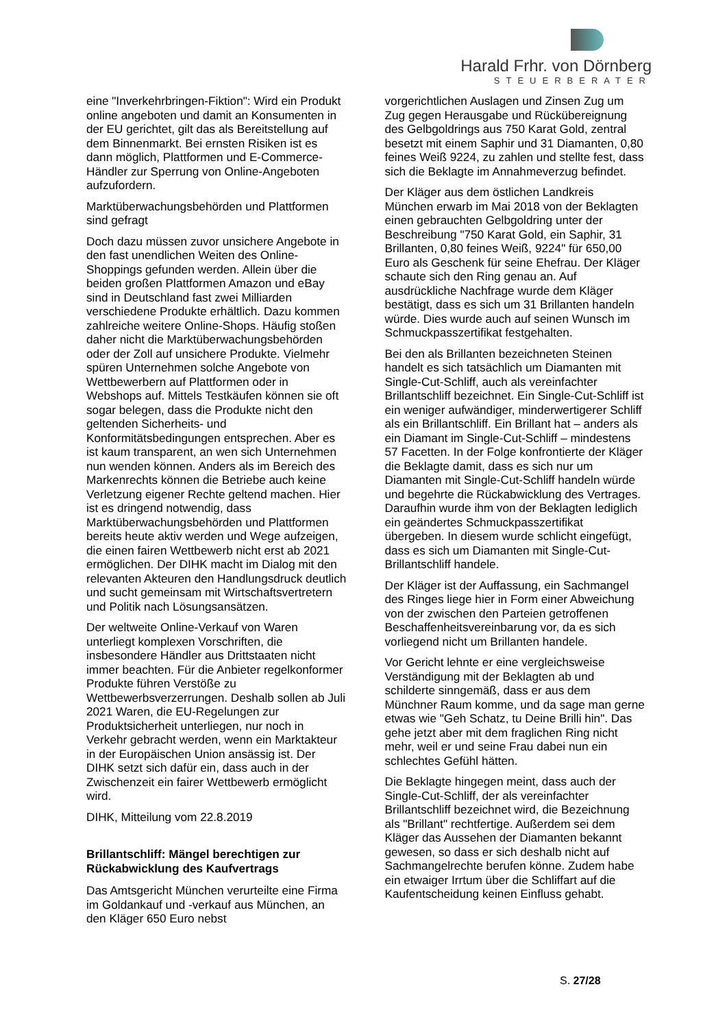Harald Frhr. von Dörnberg
STEUERBERATER
eine "Inverkehrbringen-Fiktion": Wird ein Produkt online angeboten und damit an Konsumenten in der EU gerichtet, gilt das als Bereitstellung auf dem Binnenmarkt. Bei ernsten Risiken ist es dann möglich, Plattformen und E-Commerce-Händler zur Sperrung von Online-Angeboten aufzufordern.
Marktüberwachungsbehörden und Plattformen sind gefragt
Doch dazu müssen zuvor unsichere Angebote in den fast unendlichen Weiten des Online-Shoppings gefunden werden. Allein über die beiden großen Plattformen Amazon und eBay sind in Deutschland fast zwei Milliarden verschiedene Produkte erhältlich. Dazu kommen zahlreiche weitere Online-Shops. Häufig stoßen daher nicht die Marktüberwachungsbehörden oder der Zoll auf unsichere Produkte. Vielmehr spüren Unternehmen solche Angebote von Wettbewerbern auf Plattformen oder in Webshops auf. Mittels Testkäufen können sie oft sogar belegen, dass die Produkte nicht den geltenden Sicherheits- und Konformitätsbedingungen entsprechen. Aber es ist kaum transparent, an wen sich Unternehmen nun wenden können. Anders als im Bereich des Markenrechts können die Betriebe auch keine Verletzung eigener Rechte geltend machen. Hier ist es dringend notwendig, dass Marktüberwachungsbehörden und Plattformen bereits heute aktiv werden und Wege aufzeigen, die einen fairen Wettbewerb nicht erst ab 2021 ermöglichen. Der DIHK macht im Dialog mit den relevanten Akteuren den Handlungsdruck deutlich und sucht gemeinsam mit Wirtschaftsvertretern und Politik nach Lösungsansätzen.
Der weltweite Online-Verkauf von Waren unterliegt komplexen Vorschriften, die insbesondere Händler aus Drittstaaten nicht immer beachten. Für die Anbieter regelkonformer Produkte führen Verstöße zu Wettbewerbsverzerrungen. Deshalb sollen ab Juli 2021 Waren, die EU-Regelungen zur Produktsicherheit unterliegen, nur noch in Verkehr gebracht werden, wenn ein Marktakteur in der Europäischen Union ansässig ist. Der DIHK setzt sich dafür ein, dass auch in der Zwischenzeit ein fairer Wettbewerb ermöglicht wird.
DIHK, Mitteilung vom 22.8.2019
Brillantschliff: Mängel berechtigen zur Rückabwicklung des Kaufvertrags
Das Amtsgericht München verurteilte eine Firma im Goldankauf und -verkauf aus München, an den Kläger 650 Euro nebst
vorgerichtlichen Auslagen und Zinsen Zug um Zug gegen Herausgabe und Rückübereignung des Gelbgoldrings aus 750 Karat Gold, zentral besetzt mit einem Saphir und 31 Diamanten, 0,80 feines Weiß 9224, zu zahlen und stellte fest, dass sich die Beklagte im Annahmeverzug befindet.
Der Kläger aus dem östlichen Landkreis München erwarb im Mai 2018 von der Beklagten einen gebrauchten Gelbgoldring unter der Beschreibung "750 Karat Gold, ein Saphir, 31 Brillanten, 0,80 feines Weiß, 9224" für 650,00 Euro als Geschenk für seine Ehefrau. Der Kläger schaute sich den Ring genau an. Auf ausdrückliche Nachfrage wurde dem Kläger bestätigt, dass es sich um 31 Brillanten handeln würde. Dies wurde auch auf seinen Wunsch im Schmuckpasszertifikat festgehalten.
Bei den als Brillanten bezeichneten Steinen handelt es sich tatsächlich um Diamanten mit Single-Cut-Schliff, auch als vereinfachter Brillantschliff bezeichnet. Ein Single-Cut-Schliff ist ein weniger aufwändiger, minderwertigerer Schliff als ein Brillantschliff. Ein Brillant hat – anders als ein Diamant im Single-Cut-Schliff – mindestens 57 Facetten. In der Folge konfrontierte der Kläger die Beklagte damit, dass es sich nur um Diamanten mit Single-Cut-Schliff handeln würde und begehrte die Rückabwicklung des Vertrages. Daraufhin wurde ihm von der Beklagten lediglich ein geändertes Schmuckpasszertifikat übergeben. In diesem wurde schlicht eingefügt, dass es sich um Diamanten mit Single-Cut-Brillantschliff handele.
Der Kläger ist der Auffassung, ein Sachmangel des Ringes liege hier in Form einer Abweichung von der zwischen den Parteien getroffenen Beschaffenheitsvereinbarung vor, da es sich vorliegend nicht um Brillanten handele.
Vor Gericht lehnte er eine vergleichsweise Verständigung mit der Beklagten ab und schilderte sinngemäß, dass er aus dem Münchner Raum komme, und da sage man gerne etwas wie "Geh Schatz, tu Deine Brilli hin". Das gehe jetzt aber mit dem fraglichen Ring nicht mehr, weil er und seine Frau dabei nun ein schlechtes Gefühl hätten.
Die Beklagte hingegen meint, dass auch der Single-Cut-Schliff, der als vereinfachter Brillantschliff bezeichnet wird, die Bezeichnung als "Brillant" rechtfertige. Außerdem sei dem Kläger das Aussehen der Diamanten bekannt gewesen, so dass er sich deshalb nicht auf Sachmangelrechte berufen könne. Zudem habe ein etwaiger Irrtum über die Schliffart auf die Kaufentscheidung keinen Einfluss gehabt.
S. 27/28